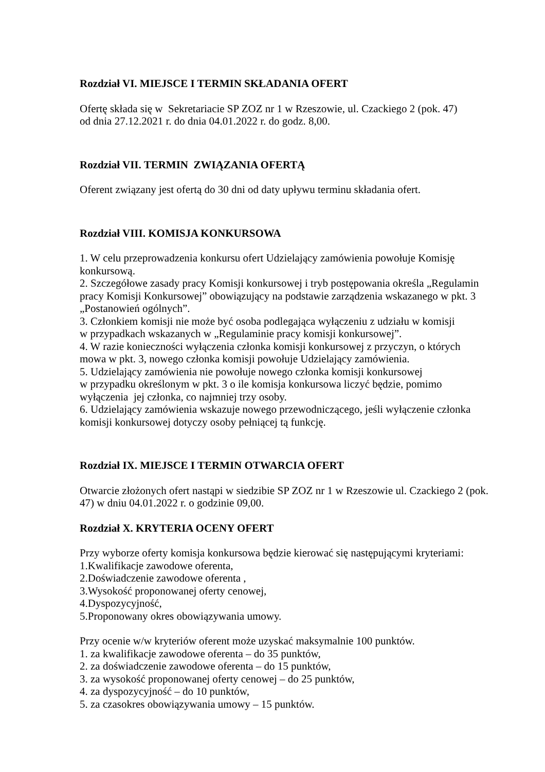Rozdział VI. MIEJSCE I TERMIN SKŁADANIA OFERT
Ofertę składa się w Sekretariacie SP ZOZ nr 1 w Rzeszowie, ul. Czackiego 2 (pok. 47)
od dnia 27.12.2021 r. do dnia 04.01.2022 r. do godz. 8,00.
Rozdział VII. TERMIN ZWIĄZANIA OFERTĄ
Oferent związany jest ofertą do 30 dni od daty upływu terminu składania ofert.
Rozdział VIII. KOMISJA KONKURSOWA
1. W celu przeprowadzenia konkursu ofert Udzielający zamówienia powołuje Komisję konkursową.
2. Szczegółowe zasady pracy Komisji konkursowej i tryb postępowania określa „Regulamin pracy Komisji Konkursowej” obowiązujący na podstawie zarządzenia wskazanego w pkt. 3 „Postanowień ogólnych”.
3. Członkiem komisji nie może być osoba podlegająca wyłączeniu z udziału w komisji
w przypadkach wskazanych w „Regulaminie pracy komisji konkursowej”.
4. W razie konieczności wyłączenia członka komisji konkursowej z przyczyn, o których mowa w pkt. 3, nowego członka komisji powołuje Udzielający zamówienia.
5. Udzielający zamówienia nie powołuje nowego członka komisji konkursowej
w przypadku określonym w pkt. 3 o ile komisja konkursowa liczyć będzie, pomimo wyłączenia jej członka, co najmniej trzy osoby.
6. Udzielający zamówienia wskazuje nowego przewodniczącego, jeśli wyłączenie członka komisji konkursowej dotyczy osoby pełniącej tą funkcję.
Rozdział IX. MIEJSCE I TERMIN OTWARCIA OFERT
Otwarcie złożonych ofert nastąpi w siedzibie SP ZOZ nr 1 w Rzeszowie ul. Czackiego 2 (pok. 47) w dniu 04.01.2022 r. o godzinie 09,00.
Rozdział X. KRYTERIA OCENY OFERT
Przy wyborze oferty komisja konkursowa będzie kierować się następującymi kryteriami:
1.Kwalifikacje zawodowe oferenta,
2.Doświadczenie zawodowe oferenta ,
3.Wysokość proponowanej oferty cenowej,
4.Dyspozycyjność,
5.Proponowany okres obowiązywania umowy.
Przy ocenie w/w kryteriów oferent może uzyskać maksymalnie 100 punktów.
1. za kwalifikacje zawodowe oferenta – do 35 punktów,
2. za doświadczenie zawodowe oferenta – do 15 punktów,
3. za wysokość proponowanej oferty cenowej – do 25 punktów,
4. za dyspozycyjność – do 10 punktów,
5. za czasokres obowiązywania umowy – 15 punktów.